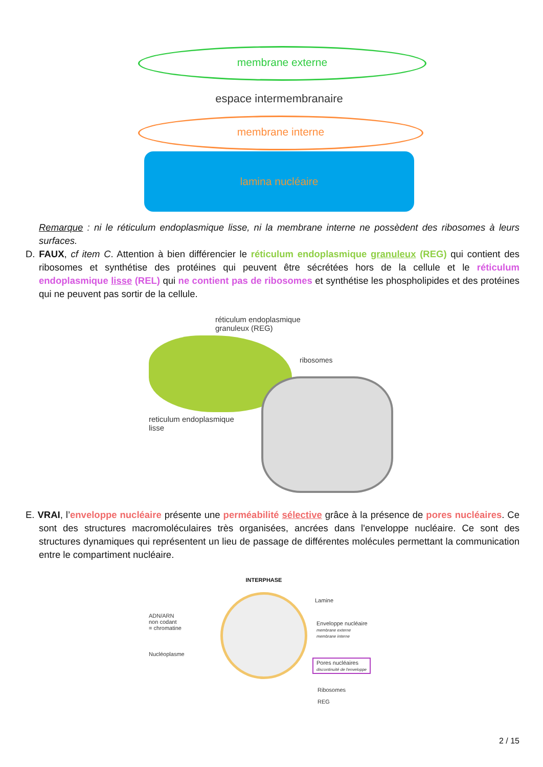membrane externe
espace intermembranaire
membrane interne
lamina nucléaire
Remarque : ni le réticulum endoplasmique lisse, ni la membrane interne ne possèdent des ribosomes à leurs surfaces.
D. FAUX, cf item C. Attention à bien différencier le réticulum endoplasmique granuleux (REG) qui contient des ribosomes et synthétise des protéines qui peuvent être sécrétées hors de la cellule et le réticulum endoplasmique lisse (REL) qui ne contient pas de ribosomes et synthétise les phospholipides et des protéines qui ne peuvent pas sortir de la cellule.
réticulum endoplasmique
granuleux (REG)
ribosomes
reticulum endoplasmique
lisse
E. VRAI, l’enveloppe nucléaire présente une perméabilité sélective grâce à la présence de pores nucléaires. Ce sont des structures macromoléculaires très organisées, ancrées dans l'enveloppe nucléaire. Ce sont des structures dynamiques qui représentent un lieu de passage de différentes molécules permettant la communication entre le compartiment nucléaire.
INTERPHASE
ADN/ARN
non codant
= chromatine
Nucléoplasme
Lamine
Enveloppe nucléaire
membrane externe
membrane interne
Pores nucléaires
discontinuité de l'enveloppe
Ribosomes
REG
2 / 15